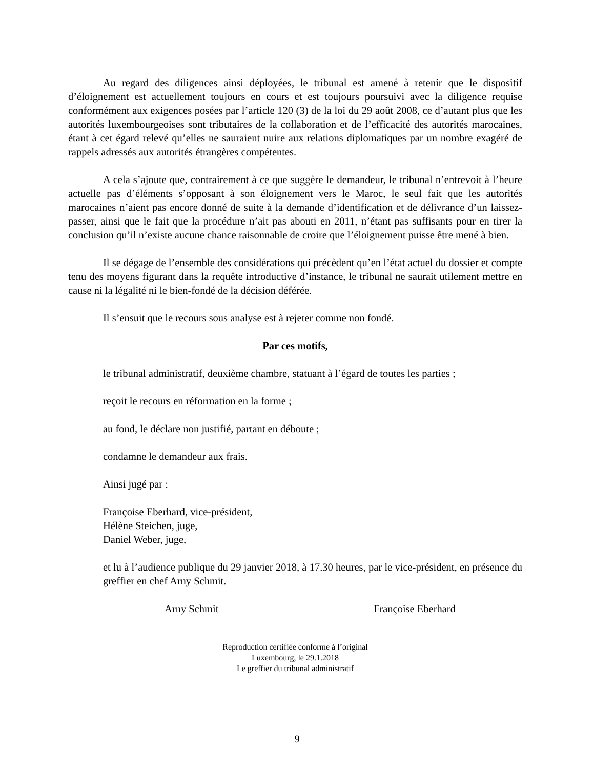Au regard des diligences ainsi déployées, le tribunal est amené à retenir que le dispositif d’éloignement est actuellement toujours en cours et est toujours poursuivi avec la diligence requise conformément aux exigences posées par l’article 120 (3) de la loi du 29 août 2008, ce d’autant plus que les autorités luxembourgeoises sont tributaires de la collaboration et de l’efficacité des autorités marocaines, étant à cet égard relevé qu’elles ne sauraient nuire aux relations diplomatiques par un nombre exagéré de rappels adressés aux autorités étrangères compétentes.
A cela s’ajoute que, contrairement à ce que suggère le demandeur, le tribunal n’entrevoit à l’heure actuelle pas d’éléments s’opposant à son éloignement vers le Maroc, le seul fait que les autorités marocaines n’aient pas encore donné de suite à la demande d’identification et de délivrance d’un laissez-passer, ainsi que le fait que la procédure n’ait pas abouti en 2011, n’étant pas suffisants pour en tirer la conclusion qu’il n’existe aucune chance raisonnable de croire que l’éloignement puisse être mené à bien.
Il se dégage de l’ensemble des considérations qui précèdent qu’en l’état actuel du dossier et compte tenu des moyens figurant dans la requête introductive d’instance, le tribunal ne saurait utilement mettre en cause ni la légalité ni le bien-fondé de la décision déférée.
Il s’ensuit que le recours sous analyse est à rejeter comme non fondé.
Par ces motifs,
le tribunal administratif, deuxième chambre, statuant à l’égard de toutes les parties ;
reçoit le recours en réformation en la forme ;
au fond, le déclare non justifié, partant en déboute ;
condamne le demandeur aux frais.
Ainsi jugé par :
Françoise Eberhard, vice-président,
Hélène Steichen, juge,
Daniel Weber, juge,
et lu à l’audience publique du 29 janvier 2018, à 17.30 heures, par le vice-président, en présence du greffier en chef Arny Schmit.
Arny Schmit Françoise Eberhard
Reproduction certifiée conforme à l’original
Luxembourg, le 29.1.2018
Le greffier du tribunal administratif
9